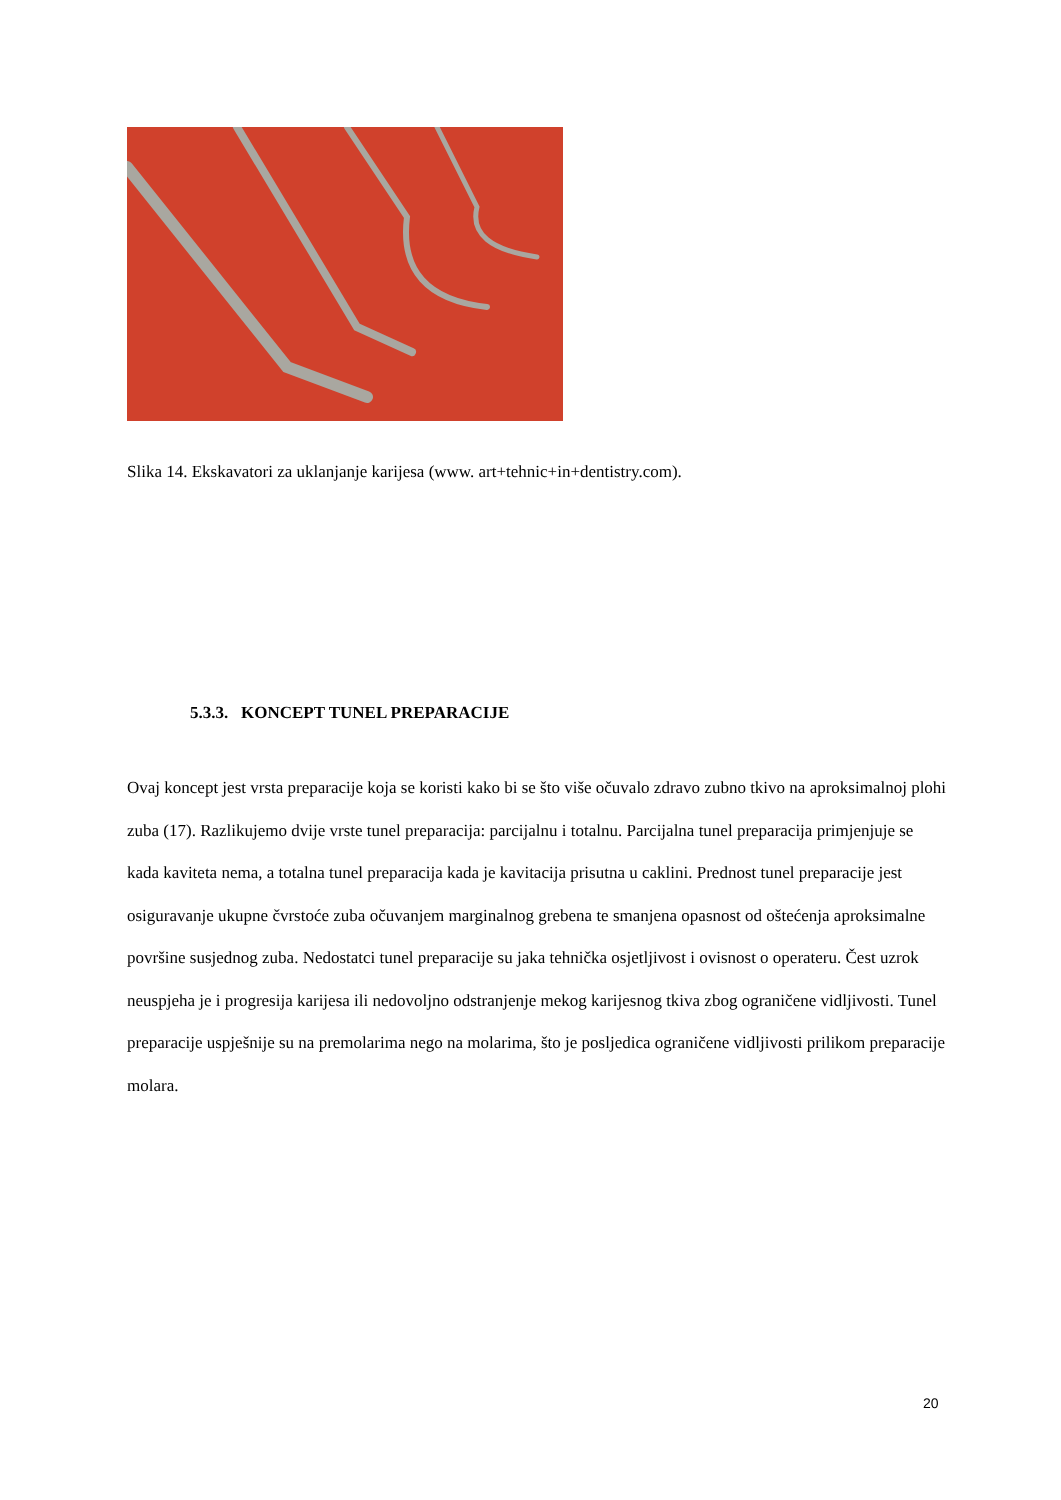Slika 14. Ekskavatori za uklanjanje karijesa (www. art+tehnic+in+dentistry.com).
5.3.3. KONCEPT TUNEL PREPARACIJE
Ovaj koncept jest vrsta preparacije koja se koristi kako bi se što više očuvalo zdravo zubno tkivo na aproksimalnoj plohi zuba (17). Razlikujemo dvije vrste tunel preparacija: parcijalnu i totalnu. Parcijalna tunel preparacija primjenjuje se kada kaviteta nema, a totalna tunel preparacija kada je kavitacija prisutna u caklini. Prednost tunel preparacije jest osiguravanje ukupne čvrstoće zuba očuvanjem marginalnog grebena te smanjena opasnost od oštećenja aproksimalne površine susjednog zuba. Nedostatci tunel preparacije su jaka tehnička osjetljivost i ovisnost o operateru. Čest uzrok neuspjeha je i progresija karijesa ili nedovoljno odstranjenje mekog karijesnog tkiva zbog ograničene vidljivosti. Tunel preparacije uspješnije su na premolarima nego na molarima, što je posljedica ograničene vidljivosti prilikom preparacije molara.
20